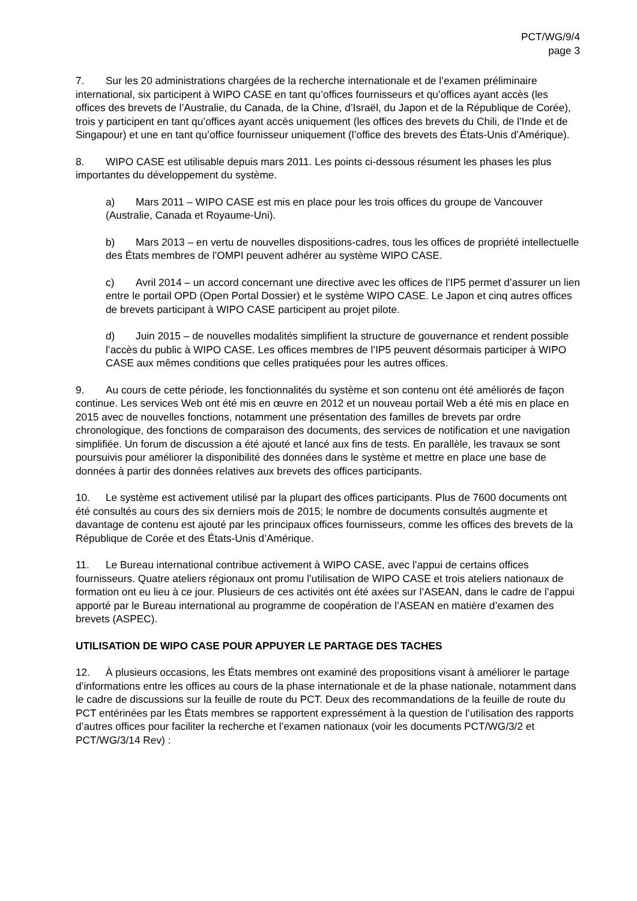PCT/WG/9/4
page 3
7. Sur les 20 administrations chargées de la recherche internationale et de l’examen préliminaire international, six participent à WIPO CASE en tant qu’offices fournisseurs et qu’offices ayant accès (les offices des brevets de l’Australie, du Canada, de la Chine, d’Israël, du Japon et de la République de Corée), trois y participent en tant qu’offices ayant accès uniquement (les offices des brevets du Chili, de l’Inde et de Singapour) et une en tant qu’office fournisseur uniquement (l’office des brevets des États-Unis d’Amérique).
8. WIPO CASE est utilisable depuis mars 2011. Les points ci-dessous résument les phases les plus importantes du développement du système.
a) Mars 2011 – WIPO CASE est mis en place pour les trois offices du groupe de Vancouver (Australie, Canada et Royaume-Uni).
b) Mars 2013 – en vertu de nouvelles dispositions-cadres, tous les offices de propriété intellectuelle des États membres de l’OMPI peuvent adhérer au système WIPO CASE.
c) Avril 2014 – un accord concernant une directive avec les offices de l’IP5 permet d’assurer un lien entre le portail OPD (Open Portal Dossier) et le système WIPO CASE. Le Japon et cinq autres offices de brevets participant à WIPO CASE participent au projet pilote.
d) Juin 2015 – de nouvelles modalités simplifient la structure de gouvernance et rendent possible l’accès du public à WIPO CASE. Les offices membres de l’IP5 peuvent désormais participer à WIPO CASE aux mêmes conditions que celles pratiquées pour les autres offices.
9. Au cours de cette période, les fonctionnalités du système et son contenu ont été améliorés de façon continue. Les services Web ont été mis en œuvre en 2012 et un nouveau portail Web a été mis en place en 2015 avec de nouvelles fonctions, notamment une présentation des familles de brevets par ordre chronologique, des fonctions de comparaison des documents, des services de notification et une navigation simplifiée. Un forum de discussion a été ajouté et lancé aux fins de tests. En parallèle, les travaux se sont poursuivis pour améliorer la disponibilité des données dans le système et mettre en place une base de données à partir des données relatives aux brevets des offices participants.
10. Le système est activement utilisé par la plupart des offices participants. Plus de 7600 documents ont été consultés au cours des six derniers mois de 2015; le nombre de documents consultés augmente et davantage de contenu est ajouté par les principaux offices fournisseurs, comme les offices des brevets de la République de Corée et des États-Unis d’Amérique.
11. Le Bureau international contribue activement à WIPO CASE, avec l’appui de certains offices fournisseurs. Quatre ateliers régionaux ont promu l’utilisation de WIPO CASE et trois ateliers nationaux de formation ont eu lieu à ce jour. Plusieurs de ces activités ont été axées sur l’ASEAN, dans le cadre de l’appui apporté par le Bureau international au programme de coopération de l’ASEAN en matière d’examen des brevets (ASPEC).
UTILISATION DE WIPO CASE POUR APPUYER LE PARTAGE DES TACHES
12. À plusieurs occasions, les États membres ont examiné des propositions visant à améliorer le partage d’informations entre les offices au cours de la phase internationale et de la phase nationale, notamment dans le cadre de discussions sur la feuille de route du PCT. Deux des recommandations de la feuille de route du PCT entérinées par les États membres se rapportent expressément à la question de l’utilisation des rapports d’autres offices pour faciliter la recherche et l’examen nationaux (voir les documents PCT/WG/3/2 et PCT/WG/3/14 Rev) :